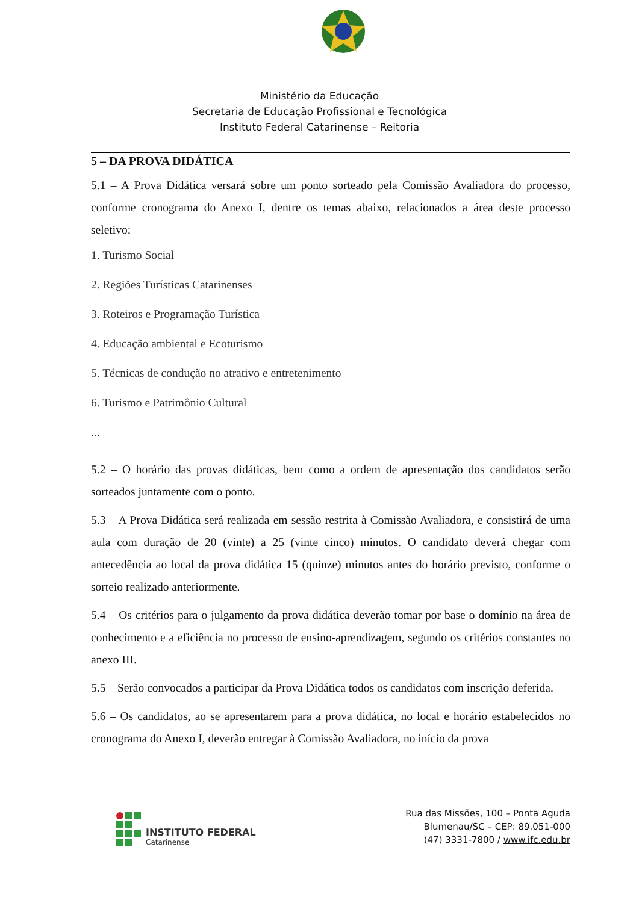Ministério da Educação
Secretaria de Educação Profissional e Tecnológica
Instituto Federal Catarinense – Reitoria
5 – DA PROVA DIDÁTICA
5.1 – A Prova Didática versará sobre um ponto sorteado pela Comissão Avaliadora do processo, conforme cronograma do Anexo I, dentre os temas abaixo, relacionados a área deste processo seletivo:
1. Turismo Social
2. Regiões Turísticas Catarinenses
3. Roteiros e Programação Turística
4. Educação ambiental e Ecoturismo
5. Técnicas de condução no atrativo e entretenimento
6. Turismo e Patrimônio Cultural
...
5.2 – O horário das provas didáticas, bem como a ordem de apresentação dos candidatos serão sorteados juntamente com o ponto.
5.3 – A Prova Didática será realizada em sessão restrita à Comissão Avaliadora, e consistirá de uma aula com duração de 20 (vinte) a 25 (vinte cinco) minutos. O candidato deverá chegar com antecedência ao local da prova didática 15 (quinze) minutos antes do horário previsto, conforme o sorteio realizado anteriormente.
5.4 – Os critérios para o julgamento da prova didática deverão tomar por base o domínio na área de conhecimento e a eficiência no processo de ensino-aprendizagem, segundo os critérios constantes no anexo III.
5.5 – Serão convocados a participar da Prova Didática todos os candidatos com inscrição deferida.
5.6 – Os candidatos, ao se apresentarem para a prova didática, no local e horário estabelecidos no cronograma do Anexo I, deverão entregar à Comissão Avaliadora, no início da prova
INSTITUTO FEDERAL
Catarinense
Rua das Missões, 100 – Ponta Aguda
Blumenau/SC – CEP: 89.051-000
(47) 3331-7800 / www.ifc.edu.br